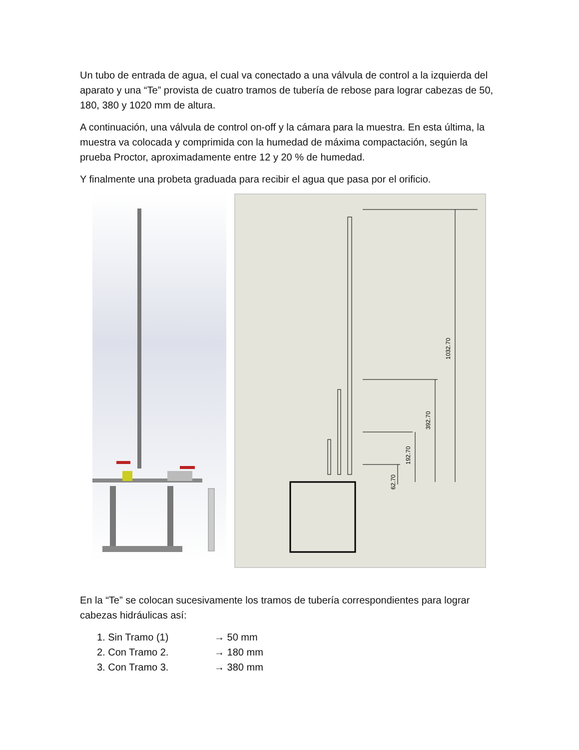Un tubo de entrada de agua, el cual va conectado a una válvula de control a la izquierda del aparato y una “Te” provista de cuatro tramos de tubería de rebose para lograr cabezas de 50, 180, 380 y 1020 mm de altura.
A continuación, una válvula de control on-off y la cámara para la muestra. En esta última, la muestra va colocada y comprimida con la humedad de máxima compactación, según la prueba Proctor, aproximadamente entre 12 y 20 % de humedad.
Y finalmente una probeta graduada para recibir el agua que pasa por el orificio.
1032.70
392.70
192.70
62.70
En la “Te” se colocan sucesivamente los tramos de tubería correspondientes para lograr cabezas hidráulicas así:
1. Sin Tramo (1) → 50 mm
2. Con Tramo 2. → 180 mm
3. Con Tramo 3. → 380 mm